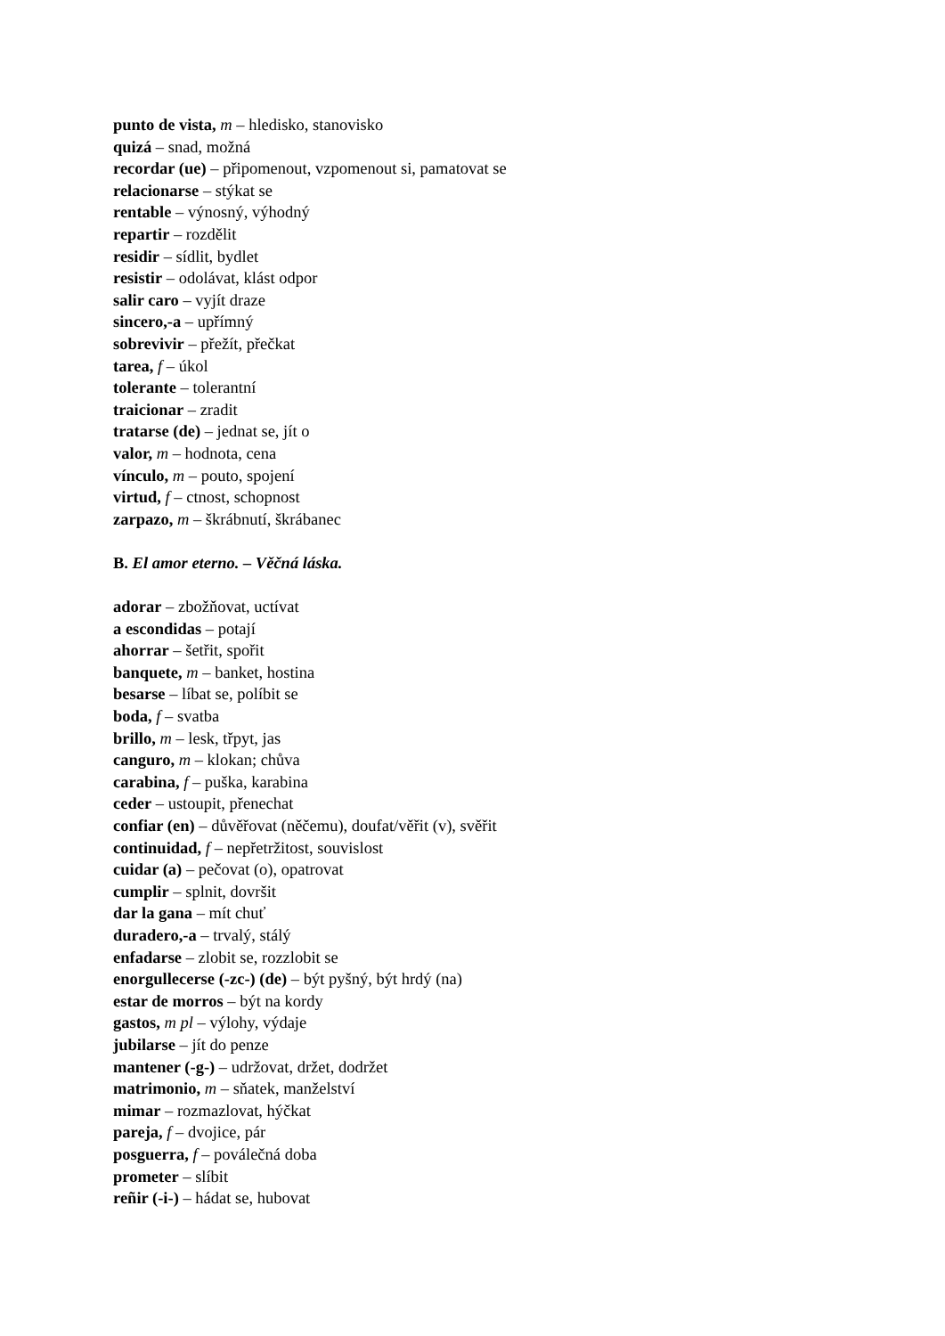punto de vista, m – hledisko, stanovisko
quizá – snad, možná
recordar (ue) – připomenout, vzpomenout si, pamatovat se
relacionarse – stýkat se
rentable – výnosný, výhodný
repartir – rozdělit
residir – sídlit, bydlet
resistir – odolávat, klást odpor
salir caro – vyjít draze
sincero,-a – upřímný
sobrevivir – přežít, přečkat
tarea, f – úkol
tolerante – tolerantní
traicionar – zradit
tratarse (de) – jednat se, jít o
valor, m – hodnota, cena
vínculo, m – pouto, spojení
virtud, f – ctnost, schopnost
zarpazo, m – škrábnutí, škrábanec
B. El amor eterno. – Věčná láska.
adorar – zbožňovat, uctívat
a escondidas – potají
ahorrar – šetřit, spořit
banquete, m – banket, hostina
besarse – líbat se, políbit se
boda, f – svatba
brillo, m – lesk, třpyt, jas
canguro, m – klokan; chůva
carabina, f – puška, karabina
ceder – ustoupit, přenechat
confiar (en) – důvěřovat (něčemu), doufat/věřit (v), svěřit
continuidad, f – nepřetržitost, souvislost
cuidar (a) – pečovat (o), opatrovat
cumplir – splnit, dovršit
dar la gana – mít chuť
duradero,-a – trvalý, stálý
enfadarse – zlobit se, rozzlobit se
enorgullecerse (-zc-) (de) – být pyšný, být hrdý (na)
estar de morros – být na kordy
gastos, m pl – výlohy, výdaje
jubilarse – jít do penze
mantener (-g-) – udržovat, držet, dodržet
matrimonio, m – sňatek, manželství
mimar – rozmazlovat, hýčkat
pareja, f – dvojice, pár
posguerra, f – poválečná doba
prometer – slíbit
reñir (-i-) – hádat se, hubovat